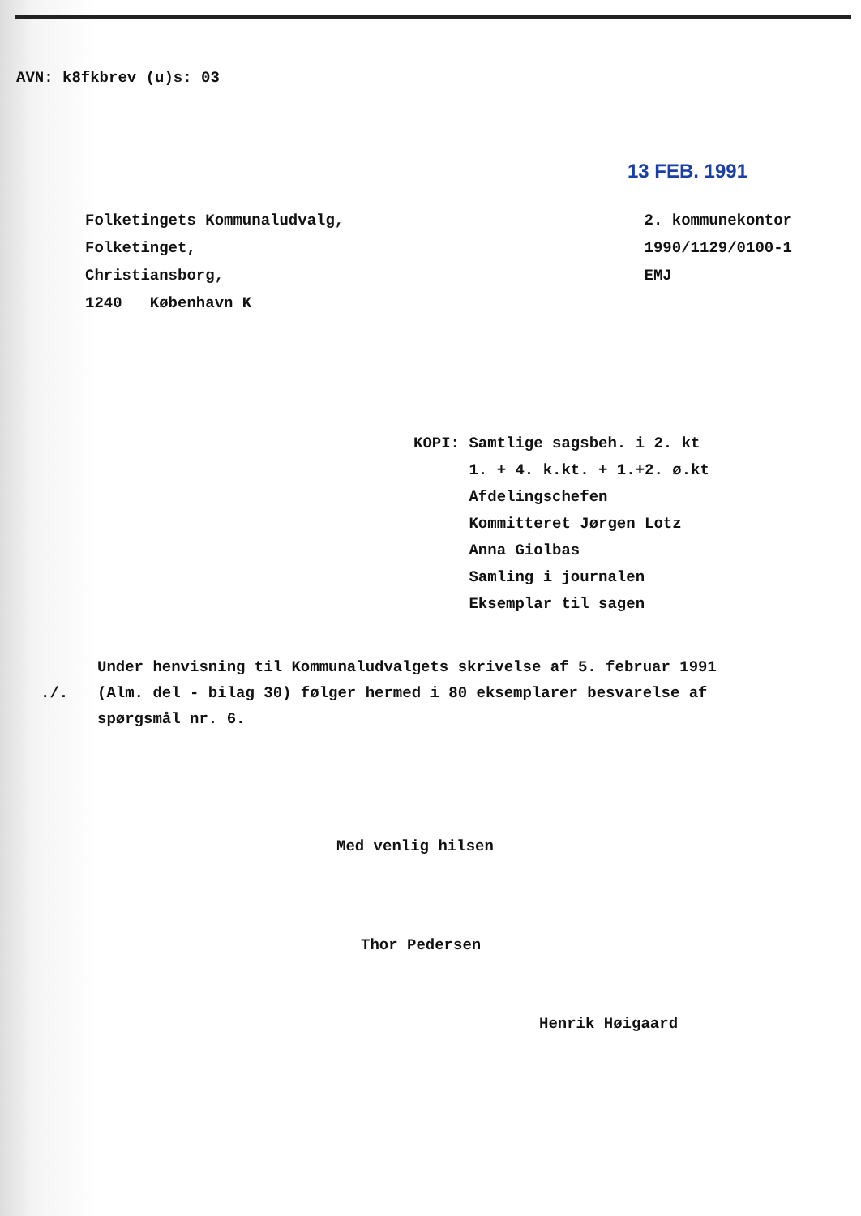AVN: k8fkbrev (u)s: 03
13 FEB. 1991
Folketingets Kommunaludvalg,
Folketinget,
Christiansborg,
1240 København K
2. kommunekontor
1990/1129/0100-1
EMJ
KOPI: Samtlige sagsbeh. i 2. kt
1. + 4. k.kt. + 1.+2. ø.kt
Afdelingschefen
Kommitteret Jørgen Lotz
Anna Giolbas
Samling i journalen
Eksemplar til sagen
./.
Under henvisning til Kommunaludvalgets skrivelse af 5. februar 1991 (Alm. del - bilag 30) følger hermed i 80 eksemplarer besvarelse af spørgsmål nr. 6.
Med venlig hilsen
Thor Pedersen
Henrik Høigaard